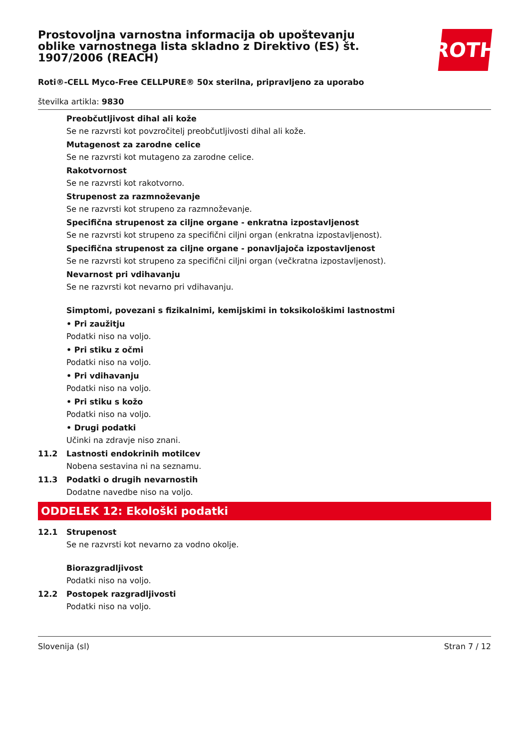ROTH
Prostovoljna varnostna informacija ob upoštevanju oblike varnostnega lista skladno z Direktivo (ES) št. 1907/2006 (REACH)
Roti®-CELL Myco-Free CELLPURE® 50x sterilna, pripravljeno za uporabo
številka artikla: 9830
Preobčutljivost dihal ali kože
Se ne razvrsti kot povzročitelj preobčutljivosti dihal ali kože.
Mutagenost za zarodne celice
Se ne razvrsti kot mutageno za zarodne celice.
Rakotvornost
Se ne razvrsti kot rakotvorno.
Strupenost za razmnoževanje
Se ne razvrsti kot strupeno za razmnoževanje.
Specifična strupenost za ciljne organe - enkratna izpostavljenost
Se ne razvrsti kot strupeno za specifični ciljni organ (enkratna izpostavljenost).
Specifična strupenost za ciljne organe - ponavljajoča izpostavljenost
Se ne razvrsti kot strupeno za specifični ciljni organ (večkratna izpostavljenost).
Nevarnost pri vdihavanju
Se ne razvrsti kot nevarno pri vdihavanju.
Simptomi, povezani s fizikalnimi, kemijskimi in toksikološkimi lastnostmi
• Pri zaužitju
Podatki niso na voljo.
• Pri stiku z očmi
Podatki niso na voljo.
• Pri vdihavanju
Podatki niso na voljo.
• Pri stiku s kožo
Podatki niso na voljo.
• Drugi podatki
Učinki na zdravje niso znani.
11.2 Lastnosti endokrinih motilcev
Nobena sestavina ni na seznamu.
11.3 Podatki o drugih nevarnostih
Dodatne navedbe niso na voljo.
ODDELEK 12: Ekološki podatki
12.1 Strupenost
Se ne razvrsti kot nevarno za vodno okolje.
Biorazgradljivost
Podatki niso na voljo.
12.2 Postopek razgradljivosti
Podatki niso na voljo.
Slovenija (sl) Stran 7 / 12